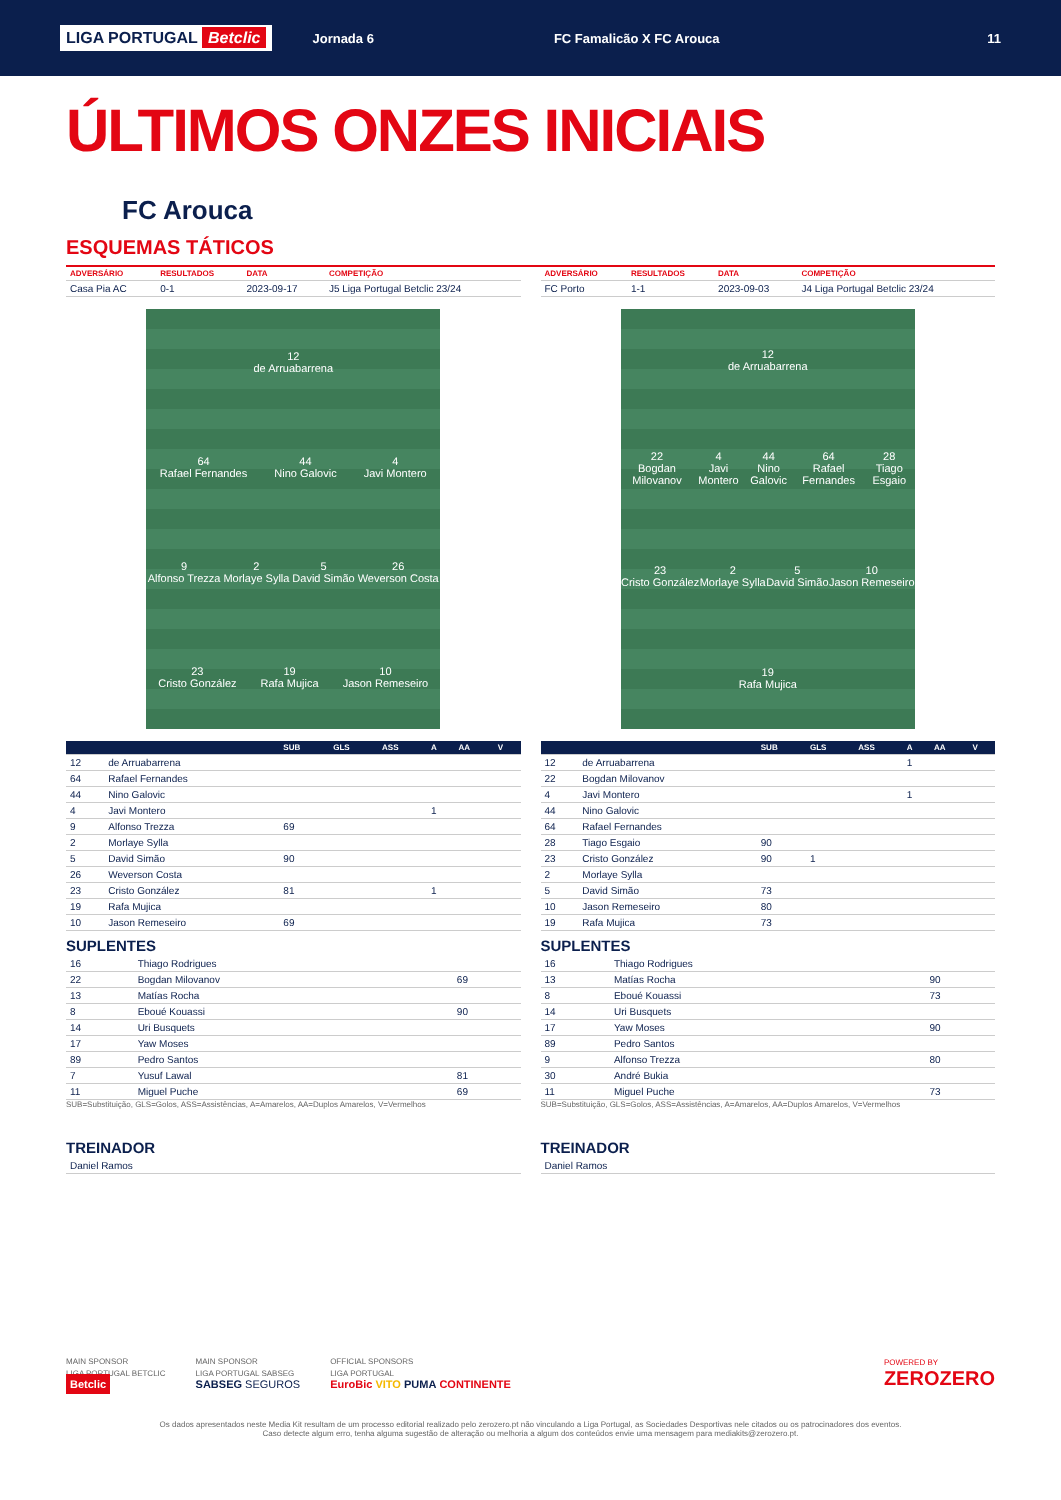LIGA PORTUGAL Betclic Jornada 6 FC Famalicão X FC Arouca 11
ÚLTIMOS ONZES INICIAIS
FC Arouca
ESQUEMAS TÁTICOS
| ADVERSÁRIO | RESULTADOS | DATA | COMPETIÇÃO |
| --- | --- | --- | --- |
| Casa Pia AC | 0-1 | 2023-09-17 | J5 Liga Portugal Betclic 23/24 |
12
de Arruabarrena
64
Rafael Fernandes
44
Nino Galovic
4
Javi Montero
9
Alfonso Trezza
2
Morlaye Sylla
5
David Simão
26
Weverson Costa
23
Cristo González
19
Rafa Mujica
10
Jason Remeseiro
| | | SUB | GLS | ASS | A | AA | V |
| --- | --- | --- | --- | --- | --- | --- | --- |
| 12 | de Arruabarrena | | | | | | |
| 64 | Rafael Fernandes | | | | | | |
| 44 | Nino Galovic | | | | | | |
| 4 | Javi Montero | | | | 1 | | |
| 9 | Alfonso Trezza | 69 | | | | | |
| 2 | Morlaye Sylla | | | | | | |
| 5 | David Simão | 90 | | | | | |
| 26 | Weverson Costa | | | | | | |
| 23 | Cristo González | 81 | | | 1 | | |
| 19 | Rafa Mujica | | | | | | |
| 10 | Jason Remeseiro | 69 | | | | | |
SUPLENTES
| 16 | Thiago Rodrigues | |
| 22 | Bogdan Milovanov | 69 |
| 13 | Matías Rocha | |
| 8 | Eboué Kouassi | 90 |
| 14 | Uri Busquets | |
| 17 | Yaw Moses | |
| 89 | Pedro Santos | |
| 7 | Yusuf Lawal | 81 |
| 11 | Miguel Puche | 69 |
SUB=Substituição, GLS=Golos, ASS=Assistências, A=Amarelos, AA=Duplos Amarelos, V=Vermelhos
TREINADOR
| Daniel Ramos |
| ADVERSÁRIO | RESULTADOS | DATA | COMPETIÇÃO |
| --- | --- | --- | --- |
| FC Porto | 1-1 | 2023-09-03 | J4 Liga Portugal Betclic 23/24 |
12
de Arruabarrena
22
Bogdan Milovanov
4
Javi Montero
44
Nino Galovic
64
Rafael Fernandes
28
Tiago Esgaio
23
Cristo González
2
Morlaye Sylla
5
David Simão
10
Jason Remeseiro
19
Rafa Mujica
| | | SUB | GLS | ASS | A | AA | V |
| --- | --- | --- | --- | --- | --- | --- | --- |
| 12 | de Arruabarrena | | | | 1 | | |
| 22 | Bogdan Milovanov | | | | | | |
| 4 | Javi Montero | | | | 1 | | |
| 44 | Nino Galovic | | | | | | |
| 64 | Rafael Fernandes | | | | | | |
| 28 | Tiago Esgaio | 90 | | | | | |
| 23 | Cristo González | 90 | 1 | | | | |
| 2 | Morlaye Sylla | | | | | | |
| 5 | David Simão | 73 | | | | | |
| 10 | Jason Remeseiro | 80 | | | | | |
| 19 | Rafa Mujica | 73 | | | | | |
SUPLENTES
| 16 | Thiago Rodrigues | |
| 13 | Matías Rocha | 90 |
| 8 | Eboué Kouassi | 73 |
| 14 | Uri Busquets | |
| 17 | Yaw Moses | 90 |
| 89 | Pedro Santos | |
| 9 | Alfonso Trezza | 80 |
| 30 | André Bukia | |
| 11 | Miguel Puche | 73 |
SUB=Substituição, GLS=Golos, ASS=Assistências, A=Amarelos, AA=Duplos Amarelos, V=Vermelhos
TREINADOR
| Daniel Ramos |
MAIN SPONSOR
LIGA PORTUGAL BETCLIC
Betclic
MAIN SPONSOR
LIGA PORTUGAL SABSEG
SABSEG SEGUROS
OFFICIAL SPONSORS
LIGA PORTUGAL
EuroBic VITO PUMA CONTINENTE
POWERED BY
ZEROZERO
Os dados apresentados neste Media Kit resultam de um processo editorial realizado pelo zerozero.pt não vinculando a Liga Portugal, as Sociedades Desportivas nele citados ou os patrocinadores dos eventos.
Caso detecte algum erro, tenha alguma sugestão de alteração ou melhoria a algum dos conteúdos envie uma mensagem para mediakits@zerozero.pt.